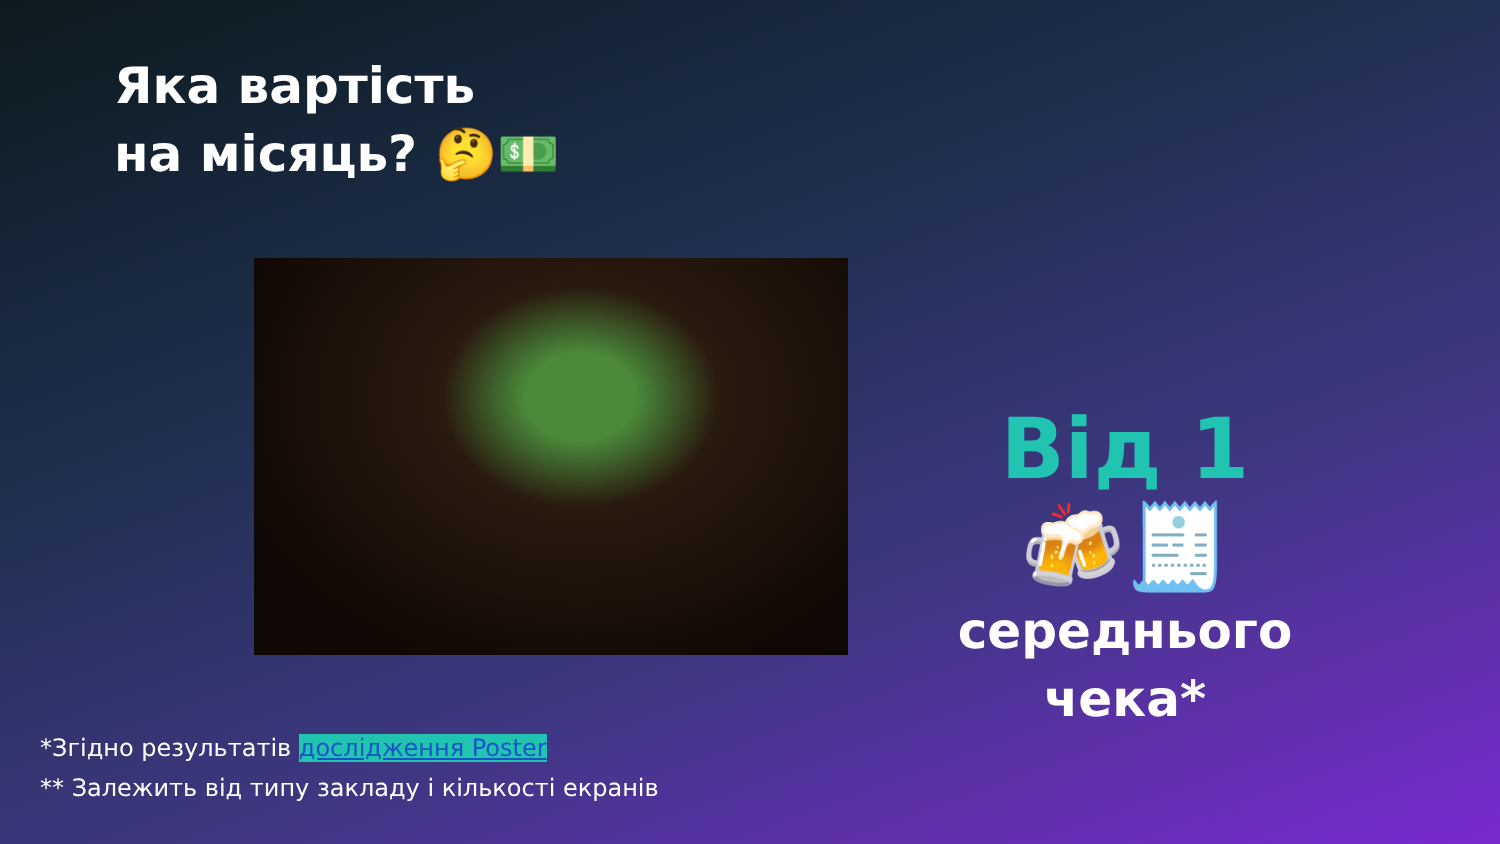Яка вартість
на місяць? 🤔💵
Від 1 🍻🧾
середнього
чека*
*Згідно результатів дослідження Poster
** Залежить від типу закладу і кількості екранів